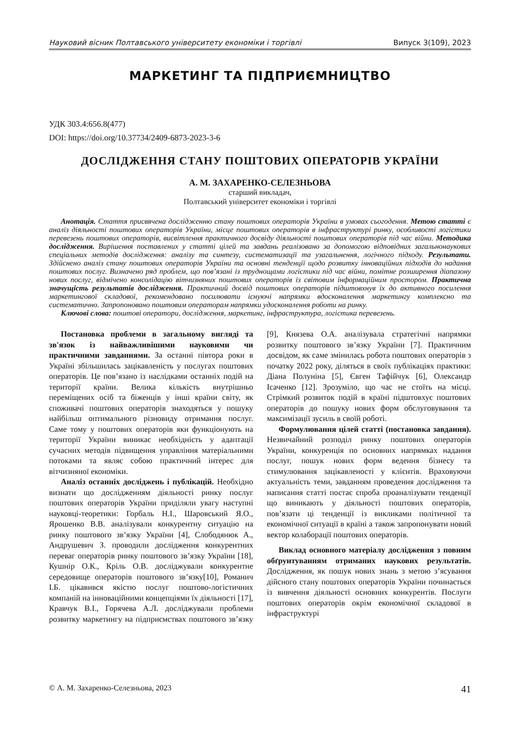Науковий вісник Полтавського університету економіки і торгівлі Випуск 3(109), 2023
МАРКЕТИНГ ТА ПІДПРИЄМНИЦТВО
УДК 303.4:656.8(477)
DOI: https://doi.org/10.37734/2409-6873-2023-3-6
ДОСЛІДЖЕННЯ СТАНУ ПОШТОВИХ ОПЕРАТОРІВ УКРАЇНИ
А. М. ЗАХАРЕНКО-СЕЛЕЗНЬОВА
старший викладач,
Полтавський університет економіки і торгівлі
Анотація. Стаття присвячена дослідженню стану поштових операторів України в умовах сьогодення. Метою статті є аналіз діяльності поштових операторів України, місце поштових операторів в інфраструктурі ринку, особливості логістики перевезень поштових операторів, висвітлення практичного досвіду діяльності поштових операторів під час війни. Методика дослідження. Вирішення поставлених у статті цілей та завдань реалізовано за допомогою відповідних загальнонаукових спеціальних методів дослідження: аналізу та синтезу, систематизації та узагальнення, логічного підходу. Результати. Здійснено аналіз стану поштових операторів України та основні тенденції щодо розвитку інноваційних підходів до надання поштових послуг. Визначено ряд проблем, що пов’язані із труднощами логістики під час війни, помітне розширення діапазону нових послуг, відмічено консолідацію вітчизняних поштових операторів із світовим інформаційним простором. Практична значущість результатів дослідження. Практичний досвід поштових операторів підштовхнув їх до активного посилення маркетингової складової, рекомендовано посилювати існуючі напрямки вдосконалення маркетингу комплексно та систематично. Запропоновано поштовим операторам напрямки удосконалення роботи на ринку.
Ключові слова: поштові оператори, дослідження, маркетинг, інфраструктура, логістика перевезень.
Постановка проблеми в загальному вигляді та зв'язок із найважливішими науковими чи практичними завданнями. За останні півтора роки в Україні збільшилась зацікавленість у послугах поштових операторів. Це пов’язано із наслідками останніх подій на території країни. Велика кількість внутрішньо переміщених осіб та біженців у інші країни світу, як споживачі поштових операторів знаходяться у пошуку найбільш оптимального різновиду отримання послуг. Саме тому у поштових операторів яки функціонують на території України виникає необхідність у адаптації сучасних методів підвищення управління матеріальними потоками та являє собою практичний інтерес для вітчизняної економіки.
Аналіз останніх досліджень і публікацій. Необхідно визнати що дослідженням діяльності ринку послуг поштових операторів України приділяли увагу наступні науковці-теоретики: Горбаль Н.І., Шаровський Я.О., Ярошенко В.В. аналізували конкурентну ситуацію на ринку поштового зв’язку України [4], Слободянюк А., Андрушевич З. проводили дослідження конкурентних переваг операторів ринку поштового зв’язку України [18], Кушнір О.К., Кріль О.В. досліджували конкурентне середовище операторів поштового зв’язку[10], Романич І.Б. цікавився якістю послуг поштово-логістичних компаній на інноваційними концепціями їх діяльності [17], Кравчук В.І., Горячева А.Л. досліджували проблеми розвитку маркетингу на підприємствах поштового зв’язку [9], Князева О.А. аналізувала стратегічні напрямки розвитку поштового зв’язку України [7]. Практичним досвідом, як саме змінилась робота поштових операторів з початку 2022 року, діляться в своїх публікаціях практики: Діана Полуніна [5], Євген Тафійчук [6], Олександр Ісаченко [12]. Зрозуміло, що час не стоїть на місці. Стрімкий розвиток подій в країні підштовхує поштових операторів до пошуку нових форм обслуговування та максимізації зусиль в своїй роботі.
Формулювання цілей статті (постановка завдання). Незвичайний розподіл ринку поштових операторів України, конкуренція по основних напрямках надання послуг, пошук нових форм ведення бізнесу та стимулювання зацікавленості у клієнтів. Враховуючи актуальність теми, завданням проведення дослідження та написання статті постає спроба проаналізувати тенденції що виникають у діяльності поштових операторів, пов’язати ці тенденції із викликами політичної та економічної ситуації в країні а також запропонувати новий вектор колаборації поштових операторів.
Виклад основного матеріалу дослідження з повним обґрунтуванням отриманих наукових результатів. Дослідження, як пошук нових знань з метою з’ясування дійсного стану поштових операторів України починається із вивчення діяльності основних конкурентів. Послуги поштових операторів окрім економічної складової в інфраструктурі
© А. М. Захаренко-Селезньова, 2023 41